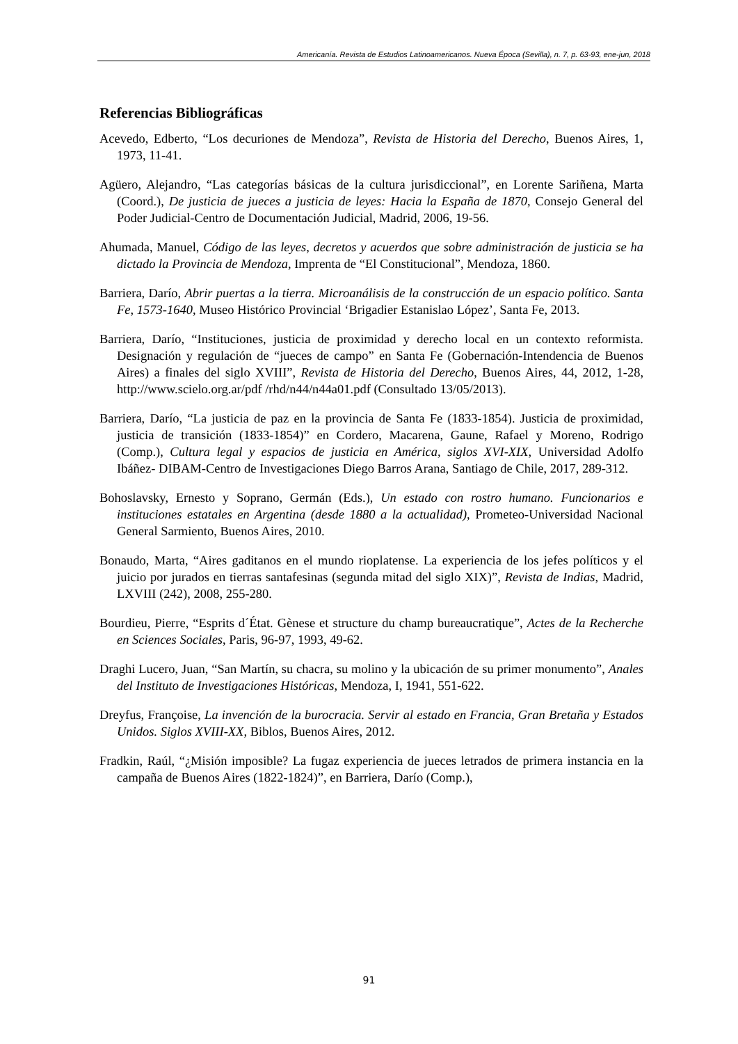Americanía. Revista de Estudios Latinoamericanos. Nueva Época (Sevilla), n. 7, p. 63-93, ene-jun, 2018
Referencias Bibliográficas
Acevedo, Edberto, “Los decuriones de Mendoza”, Revista de Historia del Derecho, Buenos Aires, 1, 1973, 11-41.
Agüero, Alejandro, “Las categorías básicas de la cultura jurisdiccional”, en Lorente Sariñena, Marta (Coord.), De justicia de jueces a justicia de leyes: Hacia la España de 1870, Consejo General del Poder Judicial-Centro de Documentación Judicial, Madrid, 2006, 19-56.
Ahumada, Manuel, Código de las leyes, decretos y acuerdos que sobre administración de justicia se ha dictado la Provincia de Mendoza, Imprenta de “El Constitucional”, Mendoza, 1860.
Barriera, Darío, Abrir puertas a la tierra. Microanálisis de la construcción de un espacio político. Santa Fe, 1573-1640, Museo Histórico Provincial ‘Brigadier Estanislao López’, Santa Fe, 2013.
Barriera, Darío, “Instituciones, justicia de proximidad y derecho local en un contexto reformista. Designación y regulación de “jueces de campo” en Santa Fe (Gobernación-Intendencia de Buenos Aires) a finales del siglo XVIII”, Revista de Historia del Derecho, Buenos Aires, 44, 2012, 1-28, http://www.scielo.org.ar/pdf /rhd/n44/n44a01.pdf (Consultado 13/05/2013).
Barriera, Darío, “La justicia de paz en la provincia de Santa Fe (1833-1854). Justicia de proximidad, justicia de transición (1833-1854)” en Cordero, Macarena, Gaune, Rafael y Moreno, Rodrigo (Comp.), Cultura legal y espacios de justicia en América, siglos XVI-XIX, Universidad Adolfo Ibáñez- DIBAM-Centro de Investigaciones Diego Barros Arana, Santiago de Chile, 2017, 289-312.
Bohoslavsky, Ernesto y Soprano, Germán (Eds.), Un estado con rostro humano. Funcionarios e instituciones estatales en Argentina (desde 1880 a la actualidad), Prometeo-Universidad Nacional General Sarmiento, Buenos Aires, 2010.
Bonaudo, Marta, “Aires gaditanos en el mundo rioplatense. La experiencia de los jefes políticos y el juicio por jurados en tierras santafesinas (segunda mitad del siglo XIX)”, Revista de Indias, Madrid, LXVIII (242), 2008, 255-280.
Bourdieu, Pierre, “Esprits d´État. Gènese et structure du champ bureaucratique”, Actes de la Recherche en Sciences Sociales, Paris, 96-97, 1993, 49-62.
Draghi Lucero, Juan, “San Martín, su chacra, su molino y la ubicación de su primer monumento”, Anales del Instituto de Investigaciones Históricas, Mendoza, I, 1941, 551-622.
Dreyfus, Françoise, La invención de la burocracia. Servir al estado en Francia, Gran Bretaña y Estados Unidos. Siglos XVIII-XX, Biblos, Buenos Aires, 2012.
Fradkin, Raúl, “¿Misión imposible? La fugaz experiencia de jueces letrados de primera instancia en la campaña de Buenos Aires (1822-1824)”, en Barriera, Darío (Comp.),
91